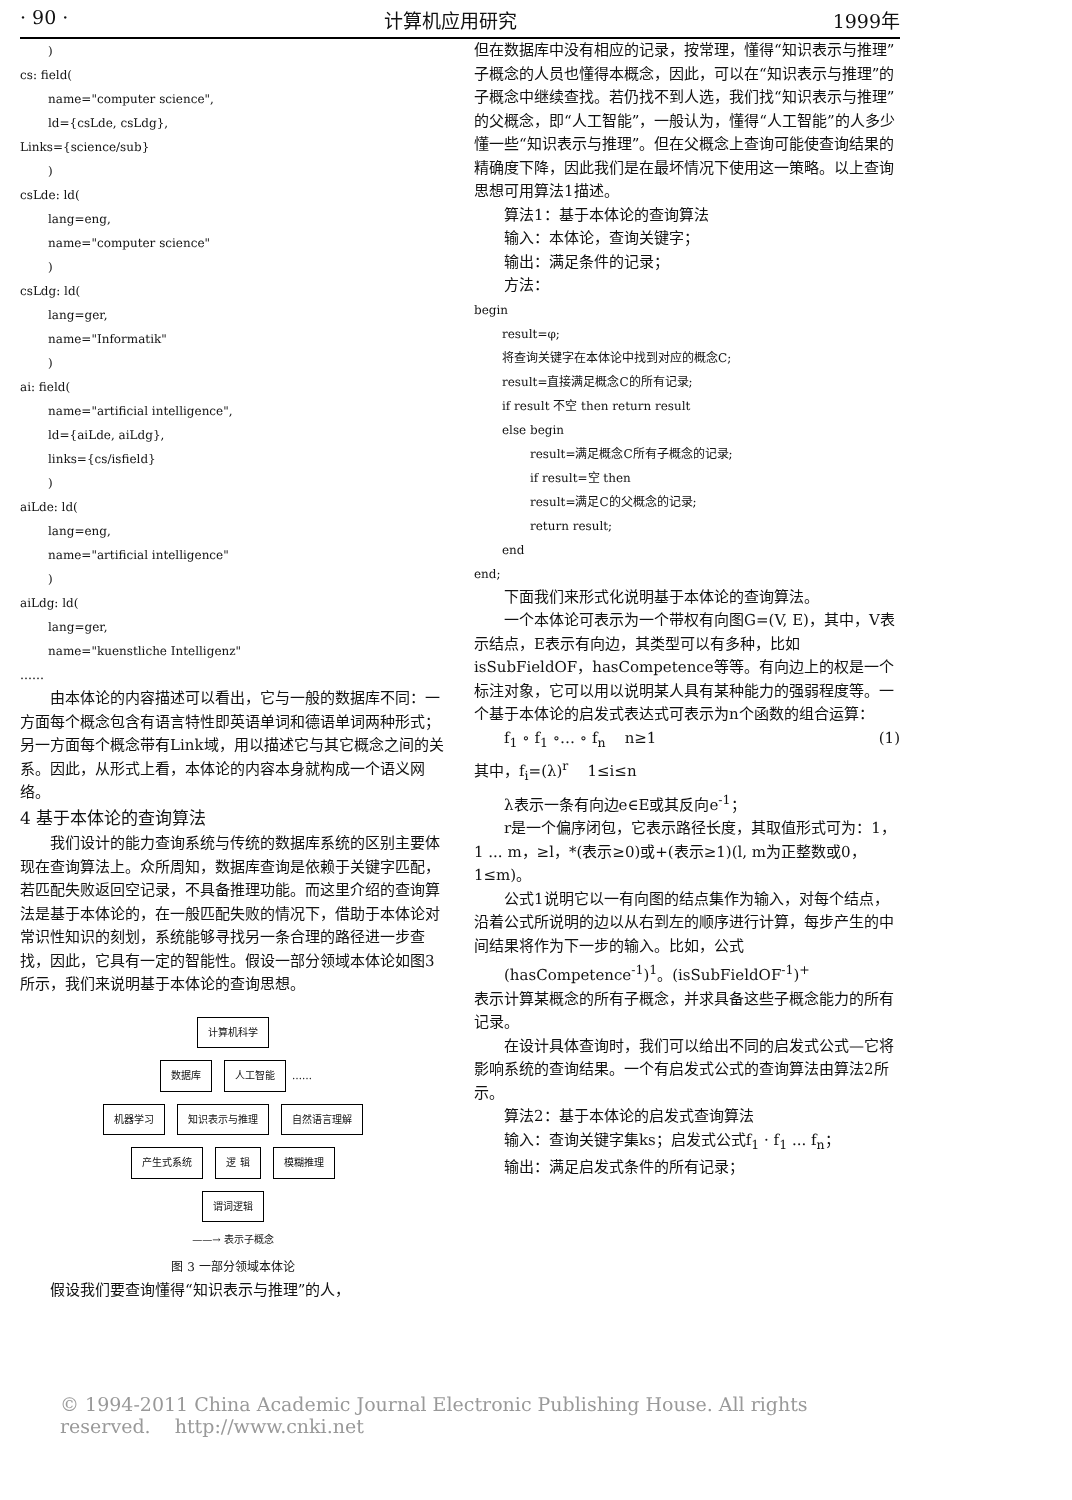· 90 · 计算机应用研究 1999年
)
cs: field(
name="computer science",
ld={csLde, csLdg},
Links={science/sub}
)
csLde: ld(
lang=eng,
name="computer science"
)
csLdg: ld(
lang=ger,
name="Informatik"
)
ai: field(
name="artificial intelligence",
ld={aiLde, aiLdg},
links={cs/isfield}
)
aiLde: ld(
lang=eng,
name="artificial intelligence"
)
aiLdg: ld(
lang=ger,
name="kuenstliche Intelligenz"
……
由本体论的内容描述可以看出，它与一般的数据库不同：一方面每个概念包含有语言特性即英语单词和德语单词两种形式；另一方面每个概念带有Link域，用以描述它与其它概念之间的关系。因此，从形式上看，本体论的内容本身就构成一个语义网络。
4 基于本体论的查询算法
我们设计的能力查询系统与传统的数据库系统的区别主要体现在查询算法上。众所周知，数据库查询是依赖于关键字匹配，若匹配失败返回空记录，不具备推理功能。而这里介绍的查询算法是基于本体论的，在一般匹配失败的情况下，借助于本体论对常识性知识的刻划，系统能够寻找另一条合理的路径进一步查找，因此，它具有一定的智能性。假设一部分领域本体论如图3所示，我们来说明基于本体论的查询思想。
计算机科学
数据库 人工智能 ……
机器学习 知识表示与推理 自然语言理解
产生式系统 逻 辑 模糊推理
谓词逻辑
——→ 表示子概念
图 3 一部分领域本体论
假设我们要查询懂得“知识表示与推理”的人，
但在数据库中没有相应的记录，按常理，懂得“知识表示与推理”子概念的人员也懂得本概念，因此，可以在“知识表示与推理”的子概念中继续查找。若仍找不到人选，我们找“知识表示与推理”的父概念，即“人工智能”，一般认为，懂得“人工智能”的人多少懂一些“知识表示与推理”。但在父概念上查询可能使查询结果的精确度下降，因此我们是在最坏情况下使用这一策略。以上查询思想可用算法1描述。
算法1：基于本体论的查询算法
输入：本体论，查询关键字；
输出：满足条件的记录；
方法：
begin
result=φ;
将查询关键字在本体论中找到对应的概念C;
result=直接满足概念C的所有记录;
if result 不空 then return result
else begin
result=满足概念C所有子概念的记录;
if result=空 then
result=满足C的父概念的记录;
return result;
end
end;
下面我们来形式化说明基于本体论的查询算法。
一个本体论可表示为一个带权有向图G=(V, E)，其中，V表示结点，E表示有向边，其类型可以有多种，比如isSubFieldOF，hasCompetence等等。有向边上的权是一个标注对象，它可以用以说明某人具有某种能力的强弱程度等。一个基于本体论的启发式表达式可表示为n个函数的组合运算：
f<sub>1</sub> ∘ f<sub>1</sub> ∘… ∘ f<sub>n</sub> n≥1 (1)
其中，f<sub>i</sub>=(λ)<sup>r</sup> 1≤i≤n
λ表示一条有向边e∈E或其反向e<sup>-1</sup>；
r是一个偏序闭包，它表示路径长度，其取值形式可为：1，1 ... m，≥l，*(表示≥0)或+(表示≥1)(l, m为正整数或0，1≤m)。
公式1说明它以一有向图的结点集作为输入，对每个结点，沿着公式所说明的边以从右到左的顺序进行计算，每步产生的中间结果将作为下一步的输入。比如，公式
(hasCompetence<sup>-1</sup>)<sup>1</sup>。(isSubFieldOF<sup>-1</sup>)<sup>+</sup>
表示计算某概念的所有子概念，并求具备这些子概念能力的所有记录。
在设计具体查询时，我们可以给出不同的启发式公式—它将影响系统的查询结果。一个有启发式公式的查询算法由算法2所示。
算法2：基于本体论的启发式查询算法
输入：查询关键字集ks；启发式公式f<sub>1</sub> · f<sub>1</sub> ... f<sub>n</sub>；
输出：满足启发式条件的所有记录；
© 1994-2011 China Academic Journal Electronic Publishing House. All rights reserved. http://www.cnki.net